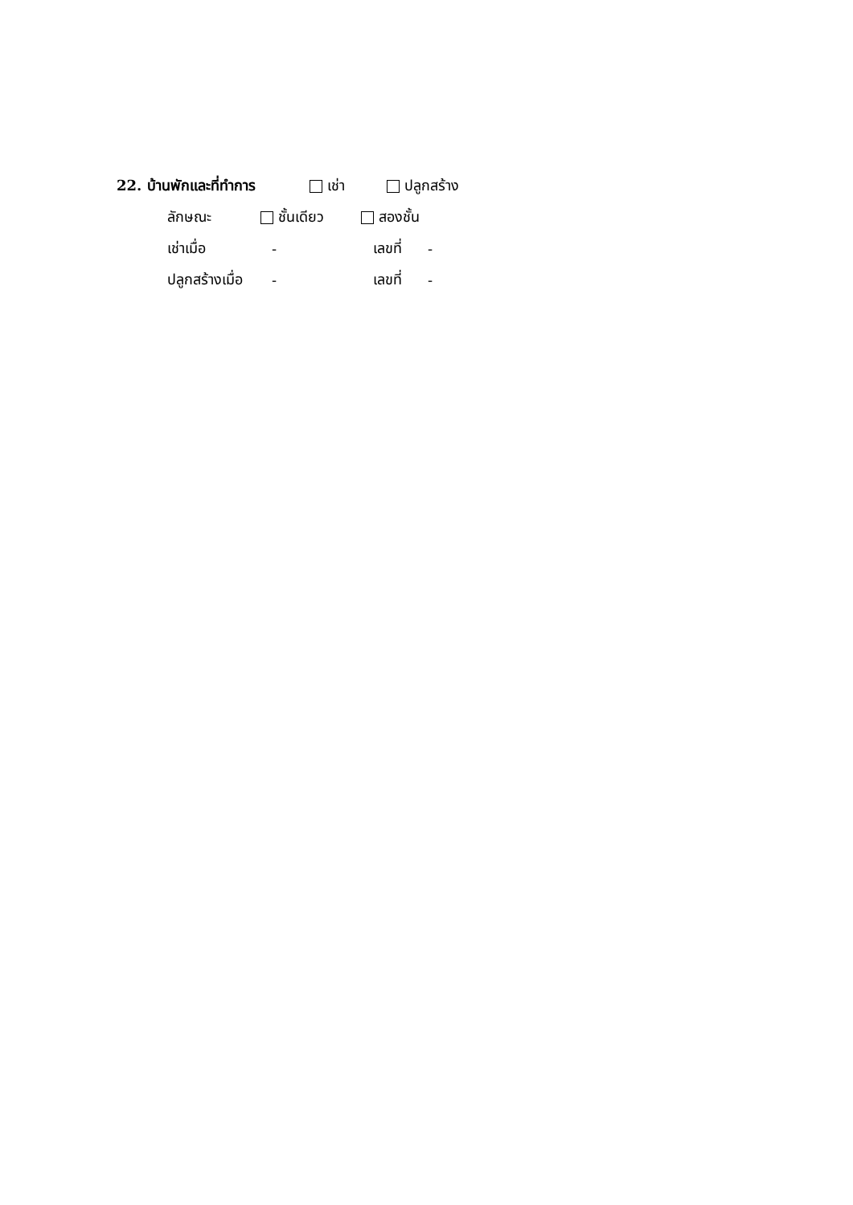22. บ้านพักและที่ทำการ เช่า ปลูกสร้าง
ลักษณะ ชั้นเดียว สองชั้น
เช่าเมื่อ - เลขที่ -
ปลูกสร้างเมื่อ - เลขที่ -